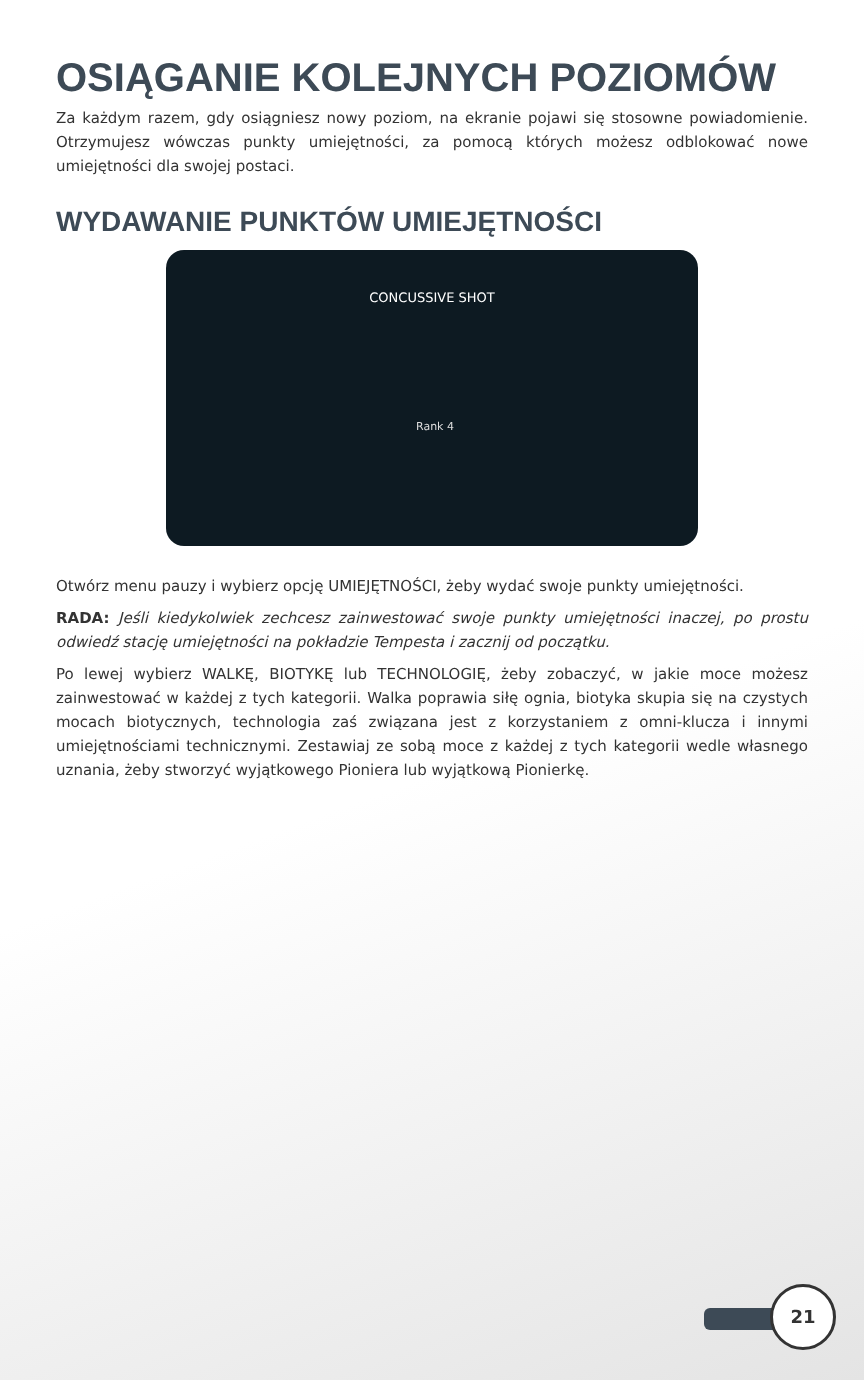OSIĄGANIE KOLEJNYCH POZIOMÓW
Za każdym razem, gdy osiągniesz nowy poziom, na ekranie pojawi się stosowne powiadomienie. Otrzymujesz wówczas punkty umiejętności, za pomocą których możesz odblokować nowe umiejętności dla swojej postaci.
WYDAWANIE PUNKTÓW UMIEJĘTNOŚCI
CONCUSSIVE SHOT
Rank 4
Otwórz menu pauzy i wybierz opcję UMIEJĘTNOŚCI, żeby wydać swoje punkty umiejętności.
RADA: Jeśli kiedykolwiek zechcesz zainwestować swoje punkty umiejętności inaczej, po prostu odwiedź stację umiejętności na pokładzie Tempesta i zacznij od początku.
Po lewej wybierz WALKĘ, BIOTYKĘ lub TECHNOLOGIĘ, żeby zobaczyć, w jakie moce możesz zainwestować w każdej z tych kategorii. Walka poprawia siłę ognia, biotyka skupia się na czystych mocach biotycznych, technologia zaś związana jest z korzystaniem z omni-klucza i innymi umiejętnościami technicznymi. Zestawiaj ze sobą moce z każdej z tych kategorii wedle własnego uznania, żeby stworzyć wyjątkowego Pioniera lub wyjątkową Pionierkę.
21